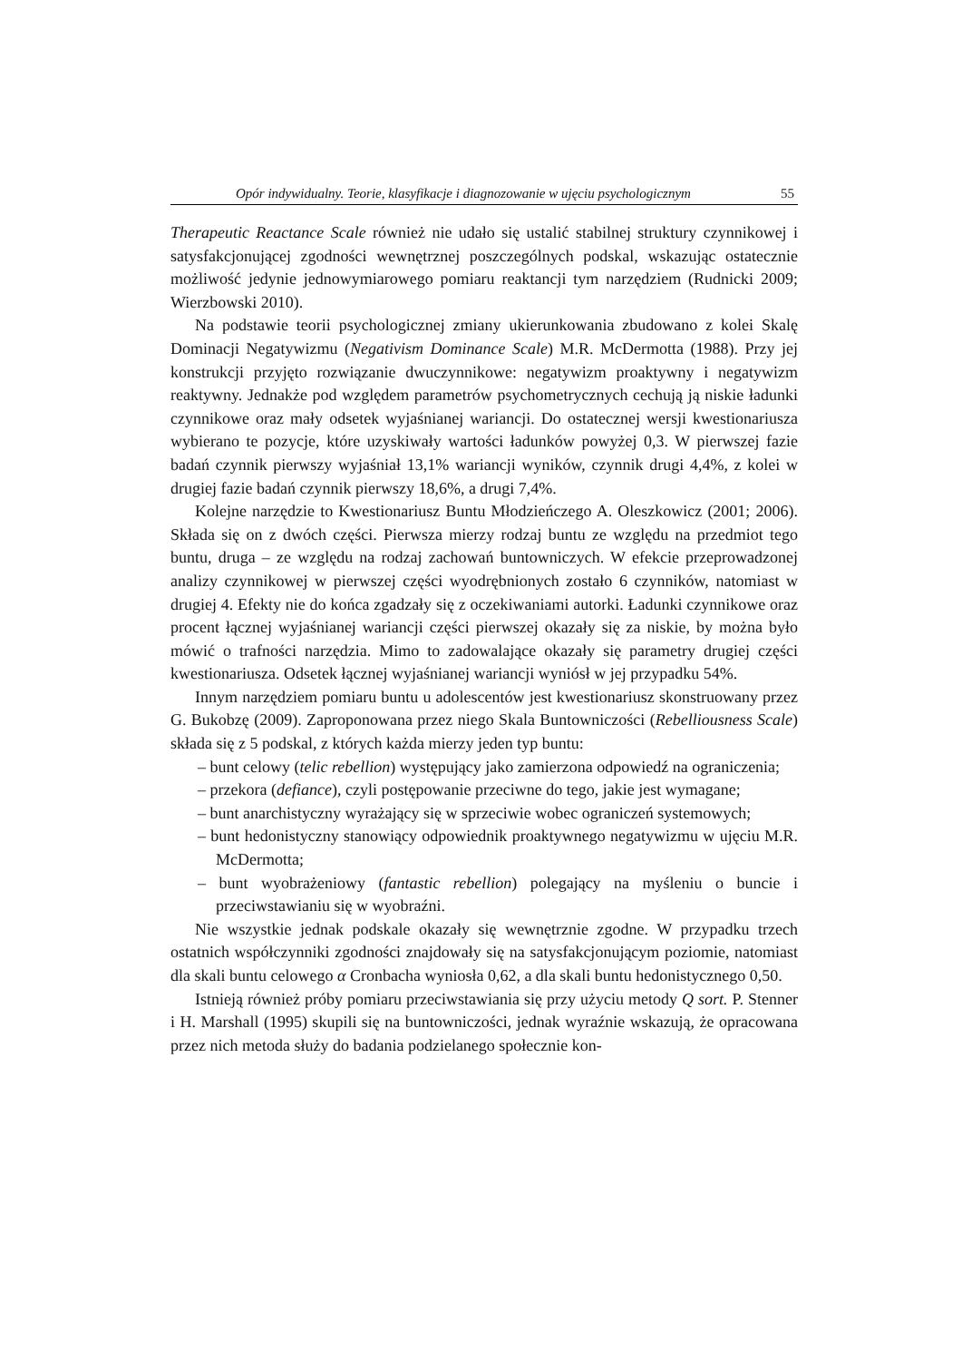Opór indywidualny. Teorie, klasyfikacje i diagnozowanie w ujęciu psychologicznym 55
Therapeutic Reactance Scale również nie udało się ustalić stabilnej struktury czynnikowej i satysfakcjonującej zgodności wewnętrznej poszczególnych podskal, wskazując ostatecznie możliwość jedynie jednowymiarowego pomiaru reaktancji tym narzędziem (Rudnicki 2009; Wierzbowski 2010).
Na podstawie teorii psychologicznej zmiany ukierunkowania zbudowano z kolei Skalę Dominacji Negatywizmu (Negativism Dominance Scale) M.R. McDermotta (1988). Przy jej konstrukcji przyjęto rozwiązanie dwuczynnikowe: negatywizm proaktywny i negatywizm reaktywny. Jednakże pod względem parametrów psychometrycznych cechują ją niskie ładunki czynnikowe oraz mały odsetek wyjaśnianej wariancji. Do ostatecznej wersji kwestionariusza wybierano te pozycje, które uzyskiwały wartości ładunków powyżej 0,3. W pierwszej fazie badań czynnik pierwszy wyjaśniał 13,1% wariancji wyników, czynnik drugi 4,4%, z kolei w drugiej fazie badań czynnik pierwszy 18,6%, a drugi 7,4%.
Kolejne narzędzie to Kwestionariusz Buntu Młodzieńczego A. Oleszkowicz (2001; 2006). Składa się on z dwóch części. Pierwsza mierzy rodzaj buntu ze względu na przedmiot tego buntu, druga – ze względu na rodzaj zachowań buntowniczych. W efekcie przeprowadzonej analizy czynnikowej w pierwszej części wyodrębnionych zostało 6 czynników, natomiast w drugiej 4. Efekty nie do końca zgadzały się z oczekiwaniami autorki. Ładunki czynnikowe oraz procent łącznej wyjaśnianej wariancji części pierwszej okazały się za niskie, by można było mówić o trafności narzędzia. Mimo to zadowalające okazały się parametry drugiej części kwestionariusza. Odsetek łącznej wyjaśnianej wariancji wyniósł w jej przypadku 54%.
Innym narzędziem pomiaru buntu u adolescentów jest kwestionariusz skonstruowany przez G. Bukobzę (2009). Zaproponowana przez niego Skala Buntowniczości (Rebelliousness Scale) składa się z 5 podskal, z których każda mierzy jeden typ buntu:
– bunt celowy (telic rebellion) występujący jako zamierzona odpowiedź na ograniczenia;
– przekora (defiance), czyli postępowanie przeciwne do tego, jakie jest wymagane;
– bunt anarchistyczny wyrażający się w sprzeciwie wobec ograniczeń systemowych;
– bunt hedonistyczny stanowiący odpowiednik proaktywnego negatywizmu w ujęciu M.R. McDermotta;
– bunt wyobrażeniowy (fantastic rebellion) polegający na myśleniu o buncie i przeciwstawianiu się w wyobraźni.
Nie wszystkie jednak podskale okazały się wewnętrznie zgodne. W przypadku trzech ostatnich współczynniki zgodności znajdowały się na satysfakcjonującym poziomie, natomiast dla skali buntu celowego α Cronbacha wyniosła 0,62, a dla skali buntu hedonistycznego 0,50.
Istnieją również próby pomiaru przeciwstawiania się przy użyciu metody Q sort. P. Stenner i H. Marshall (1995) skupili się na buntowniczości, jednak wyraźnie wskazują, że opracowana przez nich metoda służy do badania podzielanego społecznie kon-